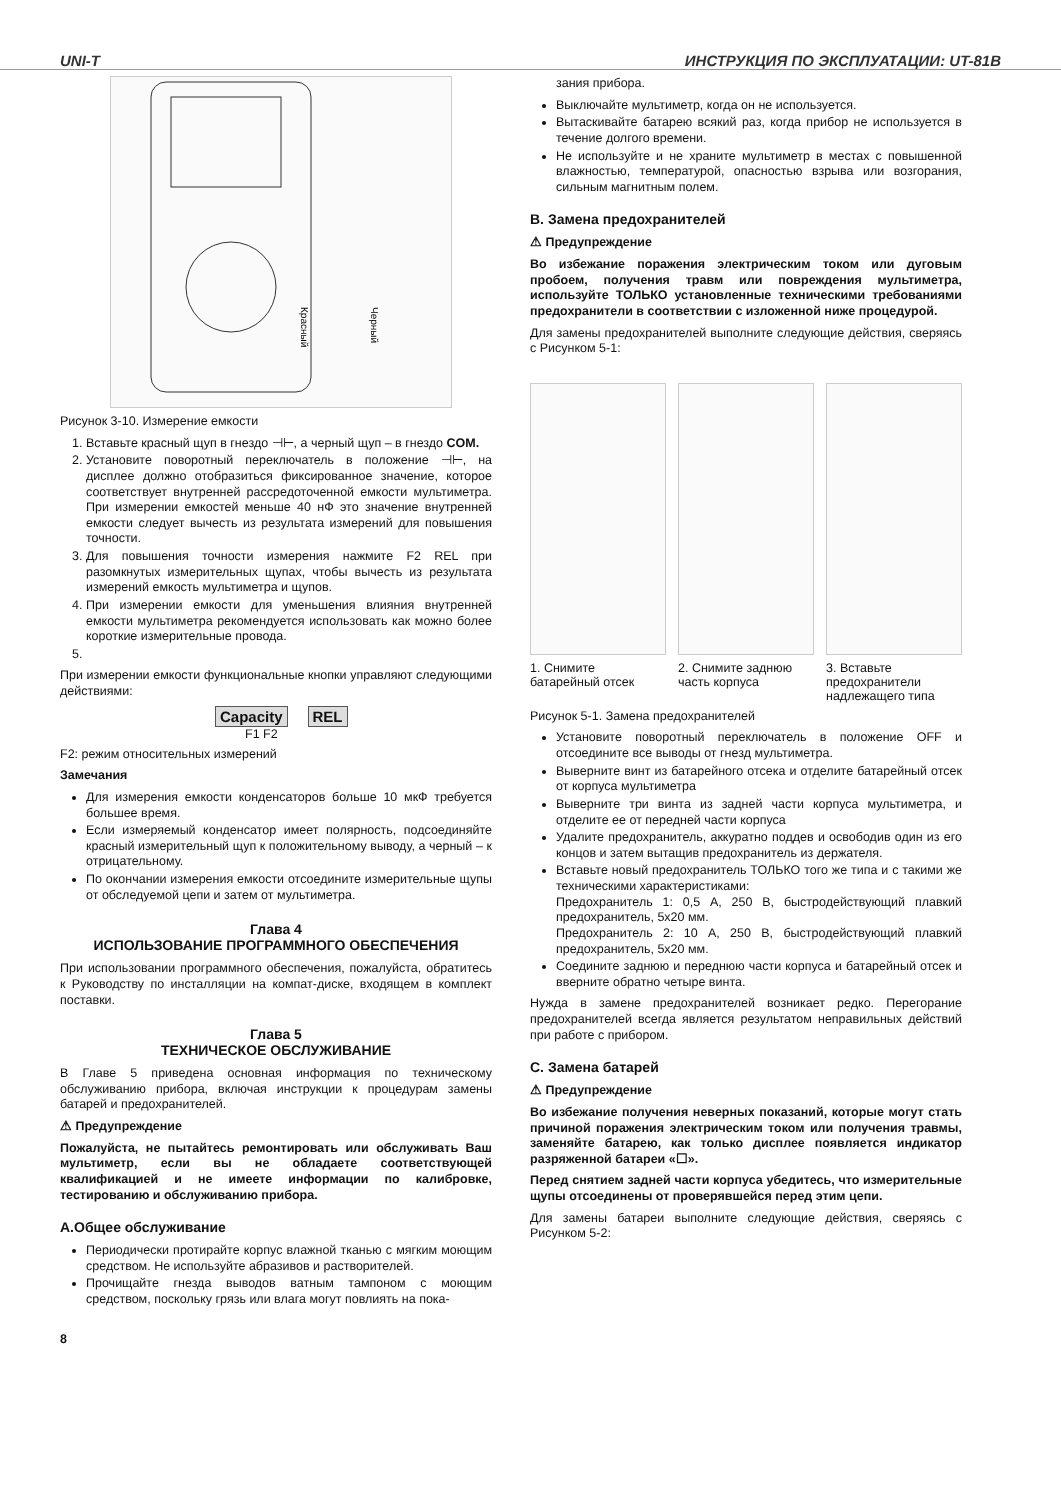UNI-T ИНСТРУКЦИЯ ПО ЭКСПЛУАТАЦИИ: UT-81B
Красный
Черный
Рисунок 3-10. Измерение емкости
1. Вставьте красный щуп в гнездо ⊣⊢, а черный щуп – в гнездо COM.
2. Установите поворотный переключатель в положение ⊣⊢, на дисплее должно отобразиться фиксированное значение, которое соответствует внутренней рассредоточенной емкости мультиметра. При измерении емкостей меньше 40 нФ это значение внутренней емкости следует вычесть из результата измерений для повышения точности.
3. Для повышения точности измерения нажмите F2 REL при разомкнутых измерительных щупах, чтобы вычесть из результата измерений емкость мультиметра и щупов.
4. При измерении емкости для уменьшения влияния внутренней емкости мультиметра рекомендуется использовать как можно более короткие измерительные провода.
При измерении емкости функциональные кнопки управляют следующими действиями:
Capacity REL
F1 F2
F2: режим относительных измерений
Замечания
Для измерения емкости конденсаторов больше 10 мкФ требуется большее время.
Если измеряемый конденсатор имеет полярность, подсоединяйте красный измерительный щуп к положительному выводу, а черный – к отрицательному.
По окончании измерения емкости отсоедините измерительные щупы от обследуемой цепи и затем от мультиметра.
Глава 4
ИСПОЛЬЗОВАНИЕ ПРОГРАММНОГО ОБЕСПЕЧЕНИЯ
При использовании программного обеспечения, пожалуйста, обратитесь к Руководству по инсталляции на компат-диске, входящем в комплект поставки.
Глава 5
ТЕХНИЧЕСКОЕ ОБСЛУЖИВАНИЕ
В Главе 5 приведена основная информация по техническому обслуживанию прибора, включая инструкции к процедурам замены батарей и предохранителей.
⚠ Предупреждение
Пожалуйста, не пытайтесь ремонтировать или обслуживать Ваш мультиметр, если вы не обладаете соответствующей квалификацией и не имеете информации по калибровке, тестированию и обслуживанию прибора.
А.Общее обслуживание
Периодически протирайте корпус влажной тканью с мягким моющим средством. Не используйте абразивов и растворителей.
Прочищайте гнезда выводов ватным тампоном с моющим средством, поскольку грязь или влага могут повлиять на пока-
зания прибора.
Выключайте мультиметр, когда он не используется.
Вытаскивайте батарею всякий раз, когда прибор не используется в течение долгого времени.
Не используйте и не храните мультиметр в местах с повышенной влажностью, температурой, опасностью взрыва или возгорания, сильным магнитным полем.
В. Замена предохранителей
⚠ Предупреждение
Во избежание поражения электрическим током или дуговым пробоем, получения травм или повреждения мультиметра, используйте ТОЛЬКО установленные техническими требованиями предохранители в соответствии с изложенной ниже процедурой.
Для замены предохранителей выполните следующие действия, сверяясь с Рисунком 5-1:
1. Снимите батарейный отсек
2. Снимите заднюю часть корпуса
3. Вставьте предохранители надлежащего типа
Рисунок 5-1. Замена предохранителей
Установите поворотный переключатель в положение OFF и отсоедините все выводы от гнезд мультиметра.
Выверните винт из батарейного отсека и отделите батарейный отсек от корпуса мультиметра
Выверните три винта из задней части корпуса мультиметра, и отделите ее от передней части корпуса
Удалите предохранитель, аккуратно поддев и освободив один из его концов и затем вытащив предохранитель из держателя.
Вставьте новый предохранитель ТОЛЬКО того же типа и с такими же техническими характеристиками:
Предохранитель 1: 0,5 А, 250 В, быстродействующий плавкий предохранитель, 5х20 мм.
Предохранитель 2: 10 А, 250 В, быстродействующий плавкий предохранитель, 5х20 мм.
Соедините заднюю и переднюю части корпуса и батарейный отсек и вверните обратно четыре винта.
Нужда в замене предохранителей возникает редко. Перегорание предохранителей всегда является результатом неправильных действий при работе с прибором.
С. Замена батарей
⚠ Предупреждение
Во избежание получения неверных показаний, которые могут стать причиной поражения электрическим током или получения травмы, заменяйте батарею, как только дисплее появляется индикатор разряженной батареи «☐».
Перед снятием задней части корпуса убедитесь, что измерительные щупы отсоединены от проверявшейся перед этим цепи.
Для замены батареи выполните следующие действия, сверяясь с Рисунком 5-2:
8